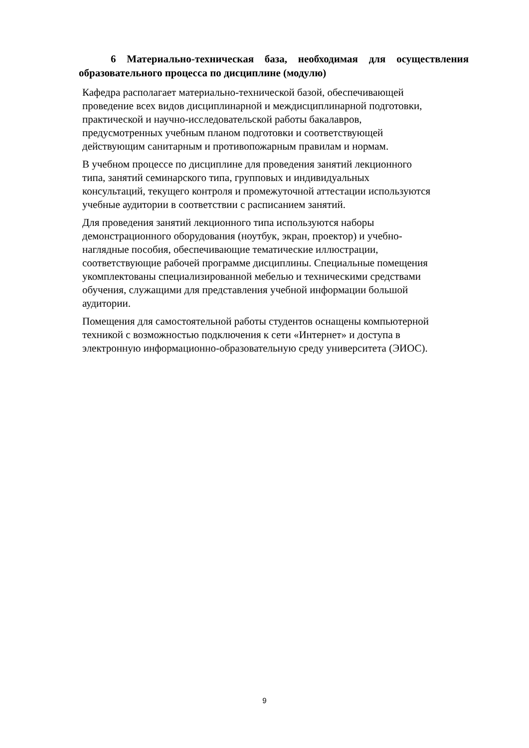6 Материально-техническая база, необходимая для осуществления образовательного процесса по дисциплине (модулю)
Кафедра располагает материально-технической базой, обеспечивающей
проведение всех видов дисциплинарной и междисциплинарной подготовки,
практической и научно-исследовательской работы бакалавров,
предусмотренных учебным планом подготовки и соответствующей
действующим санитарным и противопожарным правилам и нормам.
В учебном процессе по дисциплине для проведения занятий лекционного
типа, занятий семинарского типа, групповых и индивидуальных
консультаций, текущего контроля и промежуточной аттестации используются
учебные аудитории в соответствии с расписанием занятий.
Для проведения занятий лекционного типа используются наборы
демонстрационного оборудования (ноутбук, экран, проектор) и учебно-
наглядные пособия, обеспечивающие тематические иллюстрации,
соответствующие рабочей программе дисциплины. Специальные помещения
укомплектованы специализированной мебелью и техническими средствами
обучения, служащими для представления учебной информации большой
аудитории.
Помещения для самостоятельной работы студентов оснащены компьютерной
техникой с возможностью подключения к сети «Интернет» и доступа в
электронную информационно-образовательную среду университета (ЭИОС).
9